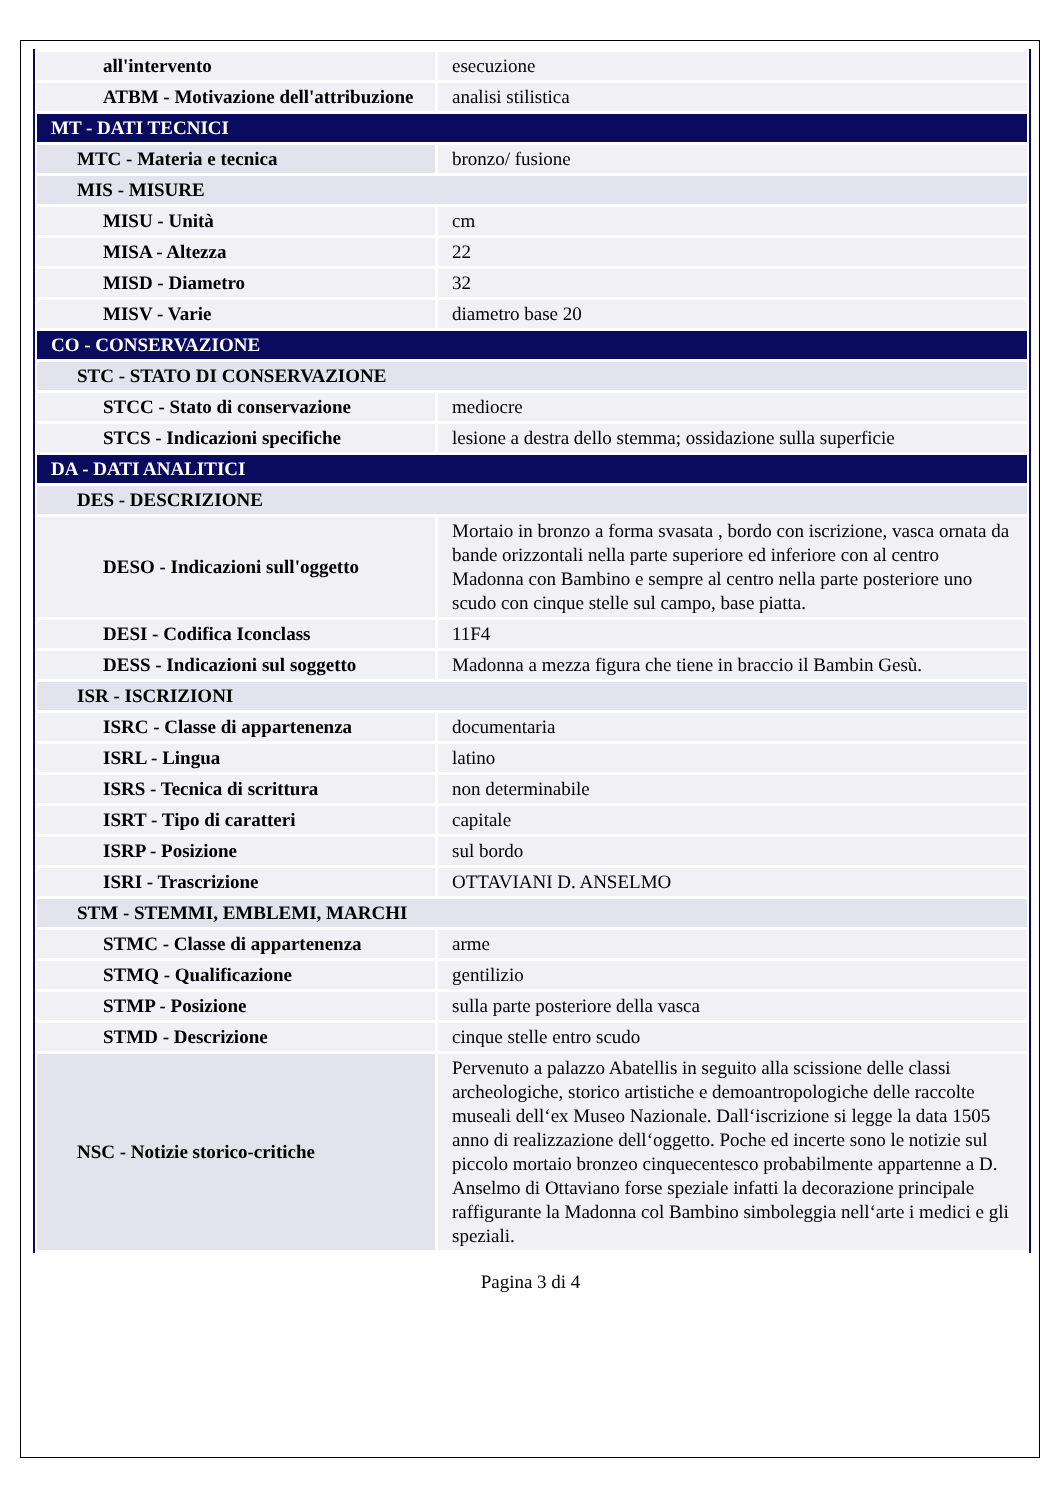| all'intervento | esecuzione |
| ATBM - Motivazione dell'attribuzione | analisi stilistica |
| MT - DATI TECNICI | |
| MTC - Materia e tecnica | bronzo/ fusione |
| MIS - MISURE | |
| MISU - Unità | cm |
| MISA - Altezza | 22 |
| MISD - Diametro | 32 |
| MISV - Varie | diametro base 20 |
| CO - CONSERVAZIONE | |
| STC - STATO DI CONSERVAZIONE | |
| STCC - Stato di conservazione | mediocre |
| STCS - Indicazioni specifiche | lesione a destra dello stemma; ossidazione sulla superficie |
| DA - DATI ANALITICI | |
| DES - DESCRIZIONE | |
| DESO - Indicazioni sull'oggetto | Mortaio in bronzo a forma svasata , bordo con iscrizione, vasca ornata da bande orizzontali nella parte superiore ed inferiore con al centro Madonna con Bambino e sempre al centro nella parte posteriore uno scudo con cinque stelle sul campo, base piatta. |
| DESI - Codifica Iconclass | 11F4 |
| DESS - Indicazioni sul soggetto | Madonna a mezza figura che tiene in braccio il Bambin Gesù. |
| ISR - ISCRIZIONI | |
| ISRC - Classe di appartenenza | documentaria |
| ISRL - Lingua | latino |
| ISRS - Tecnica di scrittura | non determinabile |
| ISRT - Tipo di caratteri | capitale |
| ISRP - Posizione | sul bordo |
| ISRI - Trascrizione | OTTAVIANI D. ANSELMO |
| STM - STEMMI, EMBLEMI, MARCHI | |
| STMC - Classe di appartenenza | arme |
| STMQ - Qualificazione | gentilizio |
| STMP - Posizione | sulla parte posteriore della vasca |
| STMD - Descrizione | cinque stelle entro scudo |
| NSC - Notizie storico-critiche | Pervenuto a palazzo Abatellis in seguito alla scissione delle classi archeologiche, storico artistiche e demoantropologiche delle raccolte museali dell‘ex Museo Nazionale. Dall‘iscrizione si legge la data 1505 anno di realizzazione dell‘oggetto. Poche ed incerte sono le notizie sul piccolo mortaio bronzeo cinquecentesco probabilmente appartenne a D. Anselmo di Ottaviano forse speziale infatti la decorazione principale raffigurante la Madonna col Bambino simboleggia nell‘arte i medici e gli speziali. |
Pagina 3 di 4